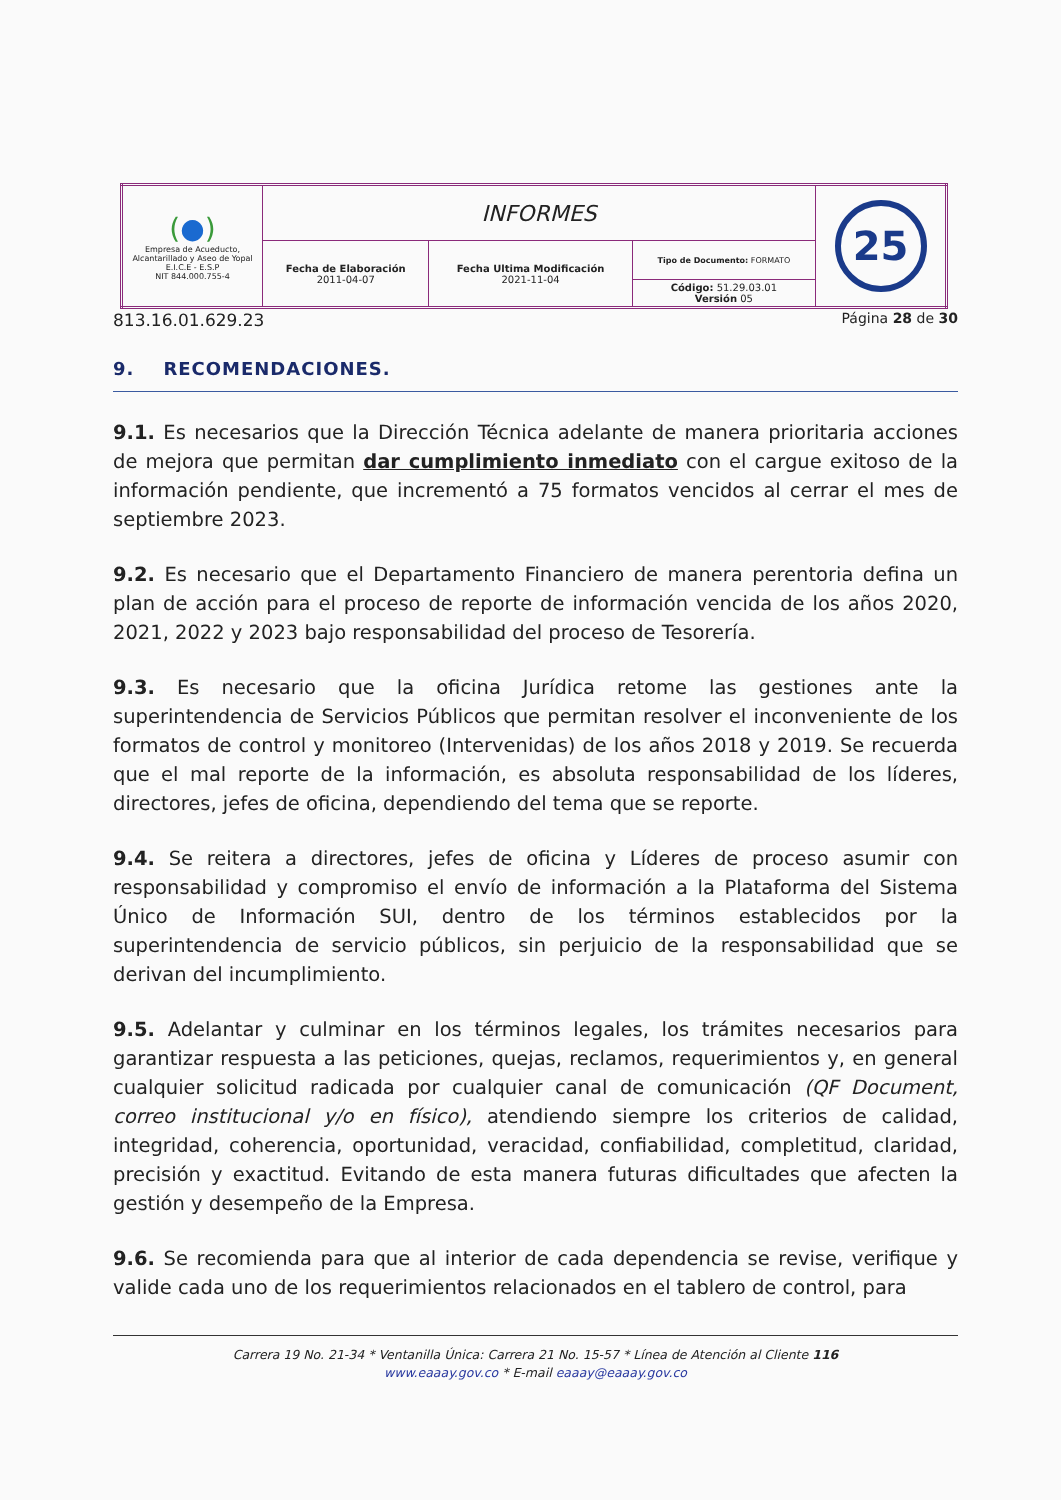| ( ● ) Empresa de Acueducto, Alcantarillado y Aseo de Yopal E.I.C.E - E.S.P NIT 844.000.755-4 | INFORMES | | | 25 |
| | Fecha de Elaboración 2011-04-07 | Fecha Ultima Modificación 2021-11-04 | Tipo de Documento: FORMATO | |
| | | | Código: 51.29.03.01 Versión 05 | |
813.16.01.629.23 Página 28 de 30
9. RECOMENDACIONES.
9.1. Es necesarios que la Dirección Técnica adelante de manera prioritaria acciones de mejora que permitan dar cumplimiento inmediato con el cargue exitoso de la información pendiente, que incrementó a 75 formatos vencidos al cerrar el mes de septiembre 2023.
9.2. Es necesario que el Departamento Financiero de manera perentoria defina un plan de acción para el proceso de reporte de información vencida de los años 2020, 2021, 2022 y 2023 bajo responsabilidad del proceso de Tesorería.
9.3. Es necesario que la oficina Jurídica retome las gestiones ante la superintendencia de Servicios Públicos que permitan resolver el inconveniente de los formatos de control y monitoreo (Intervenidas) de los años 2018 y 2019. Se recuerda que el mal reporte de la información, es absoluta responsabilidad de los líderes, directores, jefes de oficina, dependiendo del tema que se reporte.
9.4. Se reitera a directores, jefes de oficina y Líderes de proceso asumir con responsabilidad y compromiso el envío de información a la Plataforma del Sistema Único de Información SUI, dentro de los términos establecidos por la superintendencia de servicio públicos, sin perjuicio de la responsabilidad que se derivan del incumplimiento.
9.5. Adelantar y culminar en los términos legales, los trámites necesarios para garantizar respuesta a las peticiones, quejas, reclamos, requerimientos y, en general cualquier solicitud radicada por cualquier canal de comunicación (QF Document, correo institucional y/o en físico), atendiendo siempre los criterios de calidad, integridad, coherencia, oportunidad, veracidad, confiabilidad, completitud, claridad, precisión y exactitud. Evitando de esta manera futuras dificultades que afecten la gestión y desempeño de la Empresa.
9.6. Se recomienda para que al interior de cada dependencia se revise, verifique y valide cada uno de los requerimientos relacionados en el tablero de control, para
Carrera 19 No. 21-34 * Ventanilla Única: Carrera 21 No. 15-57 * Línea de Atención al Cliente 116
www.eaaay.gov.co * E-mail eaaay@eaaay.gov.co